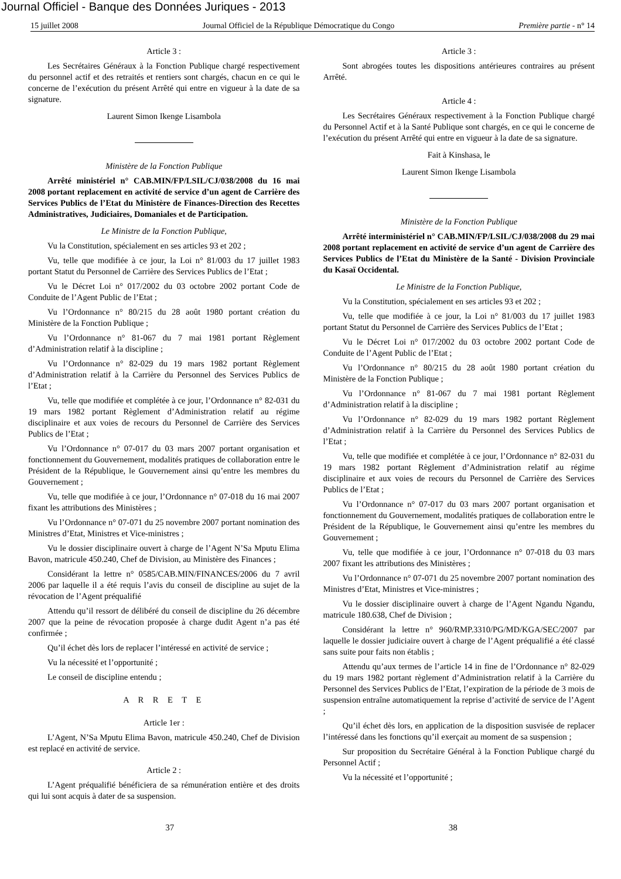Journal Officiel - Banque des Données Juriques - 2013
15 juillet 2008 Journal Officiel de la République Démocratique du Congo Première partie - n° 14
Article 3 :
Les Secrétaires Généraux à la Fonction Publique chargé respectivement du personnel actif et des retraités et rentiers sont chargés, chacun en ce qui le concerne de l’exécution du présent Arrêté qui entre en vigueur à la date de sa signature.
Laurent Simon Ikenge Lisambola
Ministère de la Fonction Publique
Arrêté ministériel n° CAB.MIN/FP/LSIL/CJ/038/2008 du 16 mai 2008 portant replacement en activité de service d’un agent de Carrière des Services Publics de l’Etat du Ministère de Finances-Direction des Recettes Administratives, Judiciaires, Domaniales et de Participation.
Le Ministre de la Fonction Publique,
Vu la Constitution, spécialement en ses articles 93 et 202 ;
Vu, telle que modifiée à ce jour, la Loi n° 81/003 du 17 juillet 1983 portant Statut du Personnel de Carrière des Services Publics de l’Etat ;
Vu le Décret Loi n° 017/2002 du 03 octobre 2002 portant Code de Conduite de l’Agent Public de l’Etat ;
Vu l’Ordonnance n° 80/215 du 28 août 1980 portant création du Ministère de la Fonction Publique ;
Vu l’Ordonnance n° 81-067 du 7 mai 1981 portant Règlement d’Administration relatif à la discipline ;
Vu l’Ordonnance n° 82-029 du 19 mars 1982 portant Règlement d’Administration relatif à la Carrière du Personnel des Services Publics de l’Etat ;
Vu, telle que modifiée et complétée à ce jour, l’Ordonnance n° 82-031 du 19 mars 1982 portant Règlement d’Administration relatif au régime disciplinaire et aux voies de recours du Personnel de Carrière des Services Publics de l’Etat ;
Vu l’Ordonnance n° 07-017 du 03 mars 2007 portant organisation et fonctionnement du Gouvernement, modalités pratiques de collaboration entre le Président de la République, le Gouvernement ainsi qu’entre les membres du Gouvernement ;
Vu, telle que modifiée à ce jour, l’Ordonnance n° 07-018 du 16 mai 2007 fixant les attributions des Ministères ;
Vu l’Ordonnance n° 07-071 du 25 novembre 2007 portant nomination des Ministres d’Etat, Ministres et Vice-ministres ;
Vu le dossier disciplinaire ouvert à charge de l’Agent N’Sa Mputu Elima Bavon, matricule 450.240, Chef de Division, au Ministère des Finances ;
Considérant la lettre n° 0585/CAB.MIN/FINANCES/2006 du 7 avril 2006 par laquelle il a été requis l’avis du conseil de discipline au sujet de la révocation de l’Agent préqualifié
Attendu qu’il ressort de délibéré du conseil de discipline du 26 décembre 2007 que la peine de révocation proposée à charge dudit Agent n’a pas été confirmée ;
Qu’il échet dès lors de replacer l’intéressé en activité de service ;
Vu la nécessité et l’opportunité ;
Le conseil de discipline entendu ;
A R R E T E
Article 1er :
L’Agent, N’Sa Mputu Elima Bavon, matricule 450.240, Chef de Division est replacé en activité de service.
Article 2 :
L’Agent préqualifié bénéficiera de sa rémunération entière et des droits qui lui sont acquis à dater de sa suspension.
Article 3 :
Sont abrogées toutes les dispositions antérieures contraires au présent Arrêté.
Article 4 :
Les Secrétaires Généraux respectivement à la Fonction Publique chargé du Personnel Actif et à la Santé Publique sont chargés, en ce qui le concerne de l’exécution du présent Arrêté qui entre en vigueur à la date de sa signature.
Fait à Kinshasa, le
Laurent Simon Ikenge Lisambola
Ministère de la Fonction Publique
Arrêté interministériel n° CAB.MIN/FP/LSIL/CJ/038/2008 du 29 mai 2008 portant replacement en activité de service d’un agent de Carrière des Services Publics de l’Etat du Ministère de la Santé - Division Provinciale du Kasaï Occidental.
Le Ministre de la Fonction Publique,
Vu la Constitution, spécialement en ses articles 93 et 202 ;
Vu, telle que modifiée à ce jour, la Loi n° 81/003 du 17 juillet 1983 portant Statut du Personnel de Carrière des Services Publics de l’Etat ;
Vu le Décret Loi n° 017/2002 du 03 octobre 2002 portant Code de Conduite de l’Agent Public de l’Etat ;
Vu l’Ordonnance n° 80/215 du 28 août 1980 portant création du Ministère de la Fonction Publique ;
Vu l’Ordonnance n° 81-067 du 7 mai 1981 portant Règlement d’Administration relatif à la discipline ;
Vu l’Ordonnance n° 82-029 du 19 mars 1982 portant Règlement d’Administration relatif à la Carrière du Personnel des Services Publics de l’Etat ;
Vu, telle que modifiée et complétée à ce jour, l’Ordonnance n° 82-031 du 19 mars 1982 portant Règlement d’Administration relatif au régime disciplinaire et aux voies de recours du Personnel de Carrière des Services Publics de l’Etat ;
Vu l’Ordonnance n° 07-017 du 03 mars 2007 portant organisation et fonctionnement du Gouvernement, modalités pratiques de collaboration entre le Président de la République, le Gouvernement ainsi qu’entre les membres du Gouvernement ;
Vu, telle que modifiée à ce jour, l’Ordonnance n° 07-018 du 03 mars 2007 fixant les attributions des Ministères ;
Vu l’Ordonnance n° 07-071 du 25 novembre 2007 portant nomination des Ministres d’Etat, Ministres et Vice-ministres ;
Vu le dossier disciplinaire ouvert à charge de l’Agent Ngandu Ngandu, matricule 180.638, Chef de Division ;
Considérant la lettre n° 960/RMP.3310/PG/MD/KGA/SEC/2007 par laquelle le dossier judiciaire ouvert à charge de l’Agent préqualifié a été classé sans suite pour faits non établis ;
Attendu qu’aux termes de l’article 14 in fine de l’Ordonnance n° 82-029 du 19 mars 1982 portant règlement d’Administration relatif à la Carrière du Personnel des Services Publics de l’Etat, l’expiration de la période de 3 mois de suspension entraîne automatiquement la reprise d’activité de service de l’Agent ;
Qu’il échet dès lors, en application de la disposition susvisée de replacer l’intéressé dans les fonctions qu’il exerçait au moment de sa suspension ;
Sur proposition du Secrétaire Général à la Fonction Publique chargé du Personnel Actif ;
Vu la nécessité et l’opportunité ;
37 38